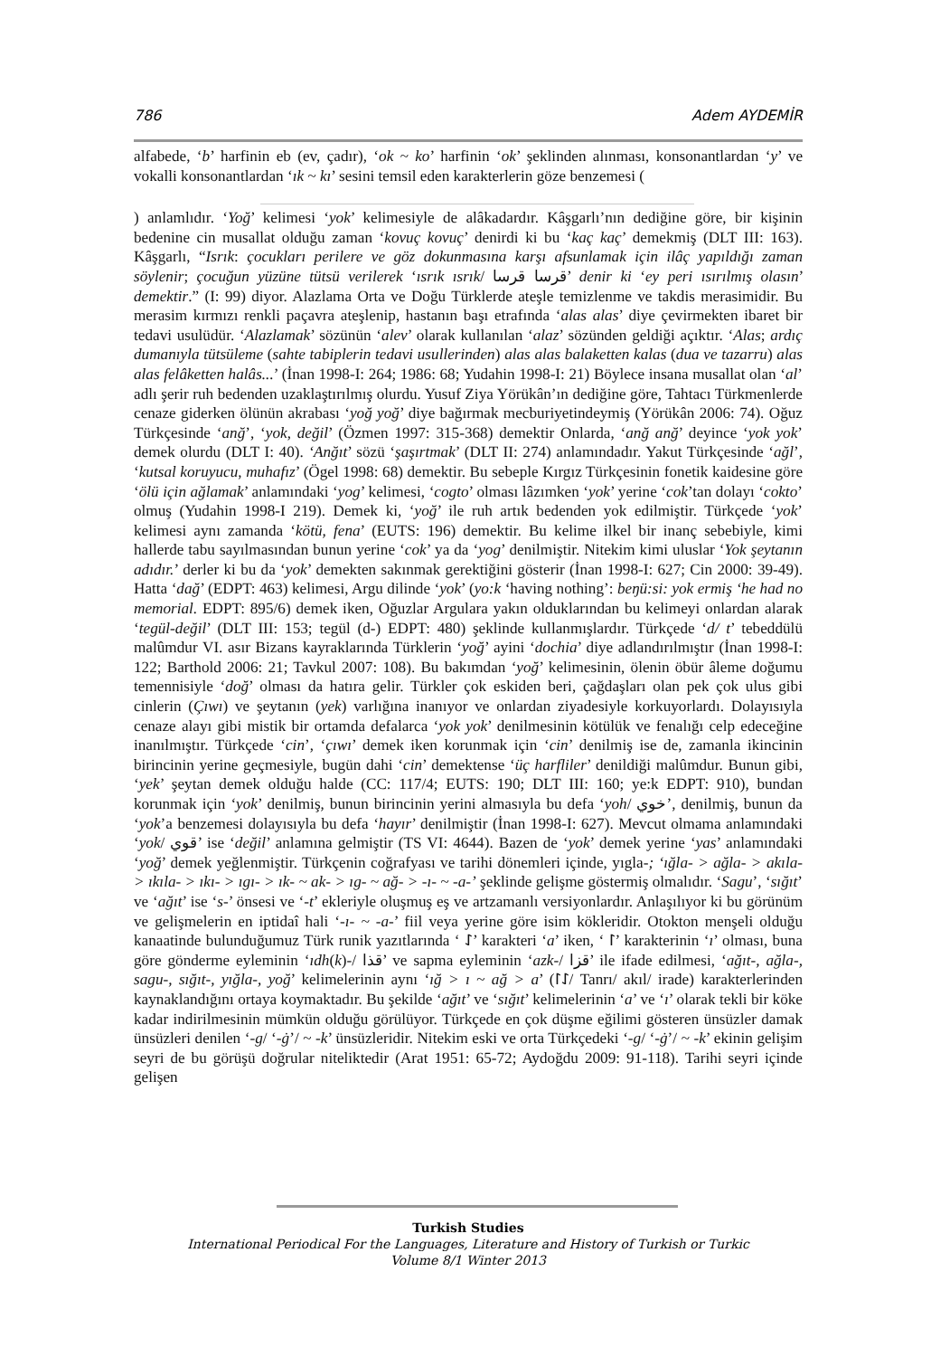786 Adem AYDEMİR
alfabede, ‘b’ harfinin eb (ev, çadır), ‘ok ~ ko’ harfinin ‘ok’ şeklinden alınması, konsonantlardan ‘y’ ve vokalli konsonantlardan ‘ık ~ kı’ sesini temsil eden karakterlerin göze benzemesi (
) anlamlıdır. ‘Yoğ’ kelimesi ‘yok’ kelimesiyle de alâkadardır. Kâşgarlı’nın dediğine göre, bir kişinin bedenine cin musallat olduğu zaman ‘kovuç kovuç’ denirdi ki bu ‘kaç kaç’ demekmiş (DLT III: 163). Kâşgarlı, “Isrık: çocukları perilere ve göz dokunmasına karşı afsunlamak için ilâç yapıldığı zaman söylenir; çocuğun yüzüne tütsü verilerek ‘ısrık ısrık/ قرسا قرسا’ denir ki ‘ey peri ısırılmış olasın’ demektir.” (I: 99) diyor. Alazlama Orta ve Doğu Türklerde ateşle temizlenme ve takdis merasimidir. Bu merasim kırmızı renkli paçavra ateşlenip, hastanın başı etrafında ‘alas alas’ diye çevirmekten ibaret bir tedavi usulüdür. ‘Alazlamak’ sözünün ‘alev’ olarak kullanılan ‘alaz’ sözünden geldiği açıktır. ‘Alas; ardıç dumanıyla tütsüleme (sahte tabiplerin tedavi usullerinden) alas alas balaketten kalas (dua ve tazarru) alas alas felâketten halâs...’ (İnan 1998-I: 264; 1986: 68; Yudahin 1998-I: 21) Böylece insana musallat olan ‘al’ adlı şerir ruh bedenden uzaklaştırılmış olurdu. Yusuf Ziya Yörükân’ın dediğine göre, Tahtacı Türkmenlerde cenaze giderken ölünün akrabası ‘yoğ yoğ’ diye bağırmak mecburiyetindeymiş (Yörükân 2006: 74). Oğuz Türkçesinde ‘anğ’, ‘yok, değil’ (Özmen 1997: 315-368) demektir Onlarda, ‘anğ anğ’ deyince ‘yok yok’ demek olurdu (DLT I: 40). ‘Anğıt’ sözü ‘şaşırtmak’ (DLT II: 274) anlamındadır. Yakut Türkçesinde ‘ağl’, ‘kutsal koruyucu, muhafız’ (Ögel 1998: 68) demektir. Bu sebeple Kırgız Türkçesinin fonetik kaidesine göre ‘ölü için ağlamak’ anlamındaki ‘yog’ kelimesi, ‘cogto’ olması lâzımken ‘yok’ yerine ‘cok’tan dolayı ‘cokto’ olmuş (Yudahin 1998-I 219). Demek ki, ‘yoğ’ ile ruh artık bedenden yok edilmiştir. Türkçede ‘yok’ kelimesi aynı zamanda ‘kötü, fena’ (EUTS: 196) demektir. Bu kelime ilkel bir inanç sebebiyle, kimi hallerde tabu sayılmasından bunun yerine ‘cok’ ya da ‘yog’ denilmiştir. Nitekim kimi uluslar ‘Yok şeytanın adıdır.’ derler ki bu da ‘yok’ demekten sakınmak gerektiğini gösterir (İnan 1998-I: 627; Cin 2000: 39-49). Hatta ‘dağ’ (EDPT: 463) kelimesi, Argu dilinde ‘yok’ (yo:k ‘having nothing’: beŋü:si: yok ermiş ‘he had no memorial. EDPT: 895/6) demek iken, Oğuzlar Argulara yakın olduklarından bu kelimeyi onlardan alarak ‘tegül-değil’ (DLT III: 153; tegül (d-) EDPT: 480) şeklinde kullanmışlardır. Türkçede ‘d/ t’ tebeddülü malûmdur VI. asır Bizans kayraklarında Türklerin ‘yoğ’ ayini ‘dochia’ diye adlandırılmıştır (İnan 1998-I: 122; Barthold 2006: 21; Tavkul 2007: 108). Bu bakımdan ‘yoğ’ kelimesinin, ölenin öbür âleme doğumu temennisiyle ‘doğ’ olması da hatıra gelir. Türkler çok eskiden beri, çağdaşları olan pek çok ulus gibi cinlerin (Çıwı) ve şeytanın (yek) varlığına inanıyor ve onlardan ziyadesiyle korkuyorlardı. Dolayısıyla cenaze alayı gibi mistik bir ortamda defalarca ‘yok yok’ denilmesinin kötülük ve fenalığı celp edeceğine inanılmıştır. Türkçede ‘cin’, ‘çıwı’ demek iken korunmak için ‘cin’ denilmiş ise de, zamanla ikincinin birincinin yerine geçmesiyle, bugün dahi ‘cin’ demektense ‘üç harfliler’ denildiği malûmdur. Bunun gibi, ‘yek’ şeytan demek olduğu halde (CC: 117/4; EUTS: 190; DLT III: 160; ye:k EDPT: 910), bundan korunmak için ‘yok’ denilmiş, bunun birincinin yerini almasıyla bu defa ‘yoh/ خوي’, denilmiş, bunun da ‘yok’a benzemesi dolayısıyla bu defa ‘hayır’ denilmiştir (İnan 1998-I: 627). Mevcut olmama anlamındaki ‘yok/ قوي’ ise ‘değil’ anlamına gelmiştir (TS VI: 4644). Bazen de ‘yok’ demek yerine ‘yas’ anlamındaki ‘yoğ’ demek yeğlenmiştir. Türkçenin coğrafyası ve tarihi dönemleri içinde, yıgla-; ‘ığla- > ağla- > akıla- > ıkıla- > ıkı- > ıgı- > ık- ~ ak- > ıg- ~ ağ- > -ı- ~ -a-’ şeklinde gelişme göstermiş olmalıdır. ‘Sagu’, ‘sığıt’ ve ‘ağıt’ ise ‘s-’ önsesi ve ‘-t’ ekleriyle oluşmuş eş ve artzamanlı versiyonlardır. Anlaşılıyor ki bu görünüm ve gelişmelerin en iptidaî hali ‘-ı- ~ -a-’ fiil veya yerine göre isim kökleridir. Otokton menşeli olduğu kanaatinde bulunduğumuz Türk runik yazıtlarında ‘ ᛇ’ karakteri ‘a’ iken, ‘ ᛚ’ karakterinin ‘ı’ olması, buna göre gönderme eyleminin ‘ıdh(k)-/ قذا’ ve sapma eyleminin ‘azk-/ قزا’ ile ifade edilmesi, ‘ağıt-, ağla-, sagu-, sığıt-, yığla-, yoğ’ kelimelerinin aynı ‘ığ > ı ~ ağ > a’ (ᛚᛇ/ Tanrı/ akıl/ irade) karakterlerinden kaynaklandığını ortaya koymaktadır. Bu şekilde ‘ağıt’ ve ‘sığıt’ kelimelerinin ‘a’ ve ‘ı’ olarak tekli bir köke kadar indirilmesinin mümkün olduğu görülüyor. Türkçede en çok düşme eğilimi gösteren ünsüzler damak ünsüzleri denilen ‘-g/ ‘-ġ’/ ~ -k’ ünsüzleridir. Nitekim eski ve orta Türkçedeki ‘-g/ ‘-ġ’/ ~ -k’ ekinin gelişim seyri de bu görüşü doğrular niteliktedir (Arat 1951: 65-72; Aydoğdu 2009: 91-118). Tarihi seyri içinde gelişen
Turkish Studies
International Periodical For the Languages, Literature and History of Turkish or Turkic
Volume 8/1 Winter 2013